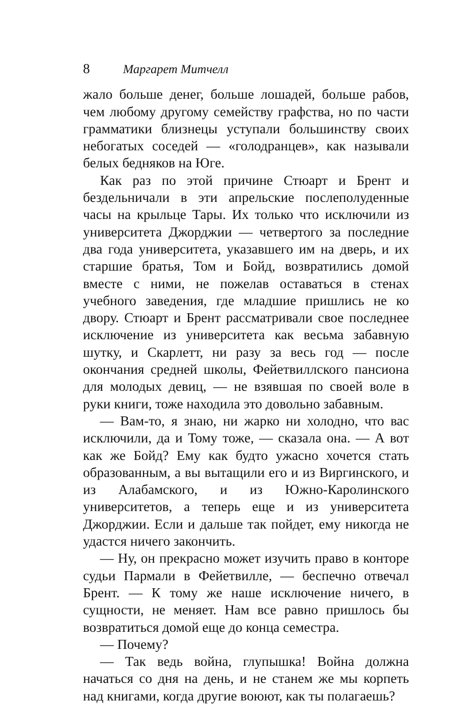8 Маргарет Митчелл
жало больше денег, больше лошадей, больше рабов, чем любому другому семейству графства, но по части грамматики близнецы уступали большинству своих небогатых соседей — «голодранцев», как называли белых бедняков на Юге.
Как раз по этой причине Стюарт и Брент и бездельничали в эти апрельские послеполуденные часы на крыльце Тары. Их только что исключили из университета Джорджии — четвертого за последние два года университета, указавшего им на дверь, и их старшие братья, Том и Бойд, возвратились домой вместе с ними, не пожелав оставаться в стенах учебного заведения, где младшие пришлись не ко двору. Стюарт и Брент рассматривали свое последнее исключение из университета как весьма забавную шутку, и Скарлетт, ни разу за весь год — после окончания средней школы, Фейетвиллского пансиона для молодых девиц, — не взявшая по своей воле в руки книги, тоже находила это довольно забавным.
— Вам-то, я знаю, ни жарко ни холодно, что вас исключили, да и Тому тоже, — сказала она. — А вот как же Бойд? Ему как будто ужасно хочется стать образованным, а вы вытащили его и из Виргинского, и из Алабамского, и из Южно-Каролинского университетов, а теперь еще и из университета Джорджии. Если и дальше так пойдет, ему никогда не удастся ничего закончить.
— Ну, он прекрасно может изучить право в конторе судьи Пармали в Фейетвилле, — беспечно отвечал Брент. — К тому же наше исключение ничего, в сущности, не меняет. Нам все равно пришлось бы возвратиться домой еще до конца семестра.
— Почему?
— Так ведь война, глупышка! Война должна начаться со дня на день, и не станем же мы корпеть над книгами, когда другие воюют, как ты полагаешь?